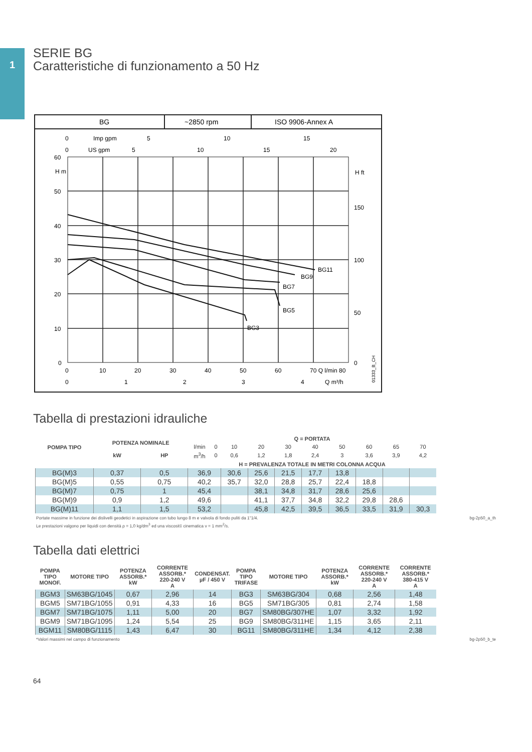1
SERIE BG
Caratteristiche di funzionamento a 50 Hz
BG
~2850 rpm
ISO 9906-Annex A
60
50
40
30
20
10
0
0
10
20
30
40
50
60
70 Q l/min 80
0
1
2
3
4
Q m³/h
0
US gpm
5
10
15
20
0
Imp gpm
5
10
15
H m
H ft
150
100
50
0
BG11
BG9
BG7
BG5
BG3
01333_B_CH
Tabella di prestazioni idrauliche
| POMPA TIPO | POTENZA NOMINALE | | Q = PORTATA | | | | | | | | | |
| --- | --- | --- | --- | --- | --- | --- | --- | --- | --- | --- | --- | --- |
| | | | l/min | 0 | 10 | 20 | 30 | 40 | 50 | 60 | 65 | 70 |
| | kW | HP | m<sup>3</sup>/h | 0 | 0,6 | 1,2 | 1,8 | 2,4 | 3 | 3,6 | 3,9 | 4,2 |
| | | | H = PREVALENZA TOTALE IN METRI COLONNA ACQUA | | | | | | | | | |
| BG(M)3 | 0,37 | 0,5 | 36,9 | | 30,6 | 25,6 | 21,5 | 17,7 | 13,8 | | | |
| BG(M)5 | 0,55 | 0,75 | 40,2 | | 35,7 | 32,0 | 28,8 | 25,7 | 22,4 | 18,8 | | |
| BG(M)7 | 0,75 | 1 | 45,4 | | | 38,1 | 34,8 | 31,7 | 28,6 | 25,6 | | |
| BG(M)9 | 0,9 | 1,2 | 49,6 | | | 41,1 | 37,7 | 34,8 | 32,2 | 29,8 | 28,6 | |
| BG(M)11 | 1,1 | 1,5 | 53,2 | | | 45,8 | 42,5 | 39,5 | 36,5 | 33,5 | 31,9 | 30,3 |
Portate massime in funzione dei dislivelli geodetici in aspirazione con tubo lungo 8 m e valvola di fondo puliti da 1"1/4. bg-2p50_a_th
Le prestazioni valgono per liquidi con densità ρ = 1,0 kg/dm<sup>3</sup> ed una viscosit‡ cinematica ν = 1 mm<sup>2</sup>/s.
Tabella dati elettrici
| POMPA TIPO MONOF. | MOTORE TIPO | POTENZA ASSORB.* kW | CORRENTE ASSORB.* 220-240 V A | CONDENSAT. µF / 450 V | POMPA TIPO TRIFASE | MOTORE TIPO | POTENZA ASSORB.* kW | CORRENTE ASSORB.* 220-240 V A | CORRENTE ASSORB.* 380-415 V A |
| --- | --- | --- | --- | --- | --- | --- | --- | --- | --- |
| BGM3 | SM63BG/1045 | 0,67 | 2,96 | 14 | BG3 | SM63BG/304 | 0,68 | 2,56 | 1,48 |
| BGM5 | SM71BG/1055 | 0,91 | 4,33 | 16 | BG5 | SM71BG/305 | 0,81 | 2,74 | 1,58 |
| BGM7 | SM71BG/1075 | 1,11 | 5,00 | 20 | BG7 | SM80BG/307HE | 1,07 | 3,32 | 1,92 |
| BGM9 | SM71BG/1095 | 1,24 | 5,54 | 25 | BG9 | SM80BG/311HE | 1,15 | 3,65 | 2,11 |
| BGM11 | SM80BG/1115 | 1,43 | 6,47 | 30 | BG11 | SM80BG/311HE | 1,34 | 4,12 | 2,38 |
*Valori massimi nel campo di funzionamento bg-2p50_b_te
64